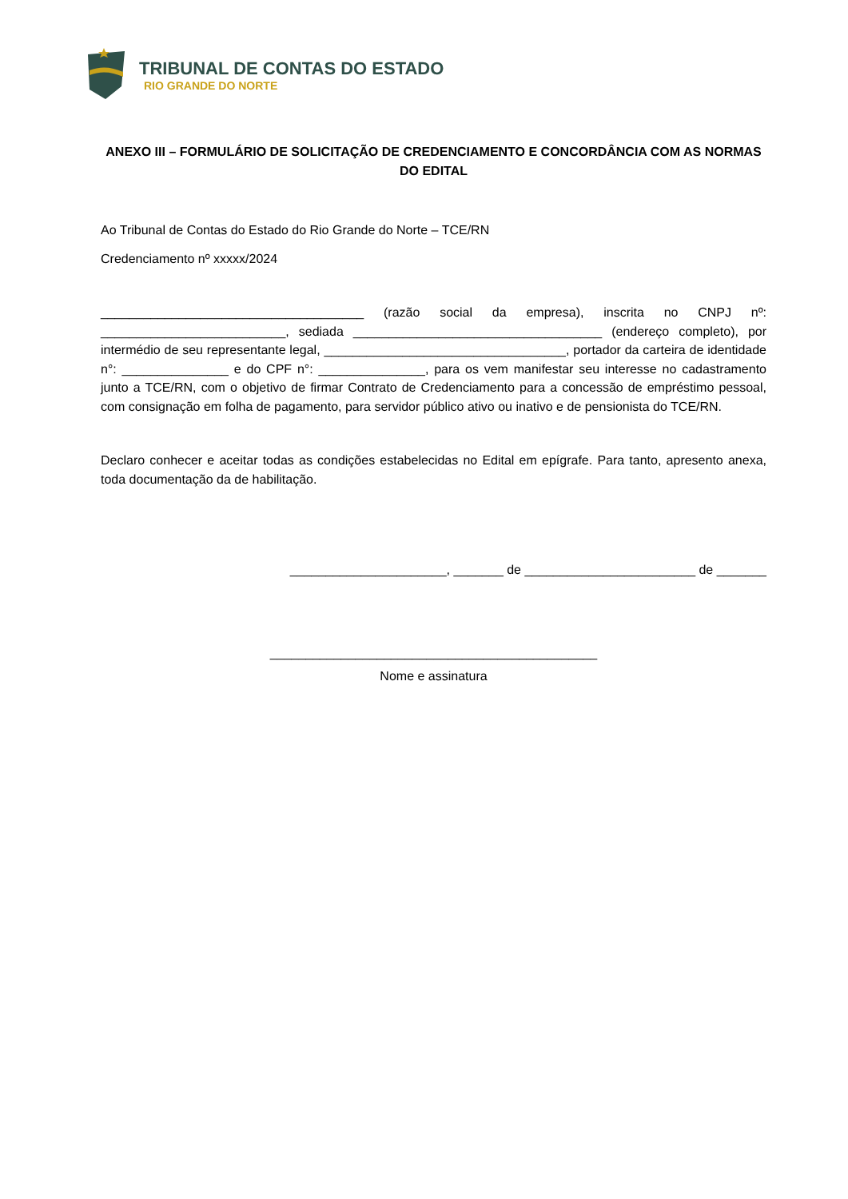TRIBUNAL DE CONTAS DO ESTADO
RIO GRANDE DO NORTE
ANEXO III – FORMULÁRIO DE SOLICITAÇÃO DE CREDENCIAMENTO E CONCORDÂNCIA COM AS NORMAS DO EDITAL
Ao Tribunal de Contas do Estado do Rio Grande do Norte – TCE/RN
Credenciamento nº xxxxx/2024
_____________________________________ (razão social da empresa), inscrita no CNPJ nº: __________________________, sediada ___________________________________ (endereço completo), por intermédio de seu representante legal, __________________________________, portador da carteira de identidade n°: _______________ e do CPF n°: _______________, para os vem manifestar seu interesse no cadastramento junto a TCE/RN, com o objetivo de firmar Contrato de Credenciamento para a concessão de empréstimo pessoal, com consignação em folha de pagamento, para servidor público ativo ou inativo e de pensionista do TCE/RN.
Declaro conhecer e aceitar todas as condições estabelecidas no Edital em epígrafe. Para tanto, apresento anexa, toda documentação da de habilitação.
______________________, _______ de ________________________ de _______
______________________________________________
Nome e assinatura